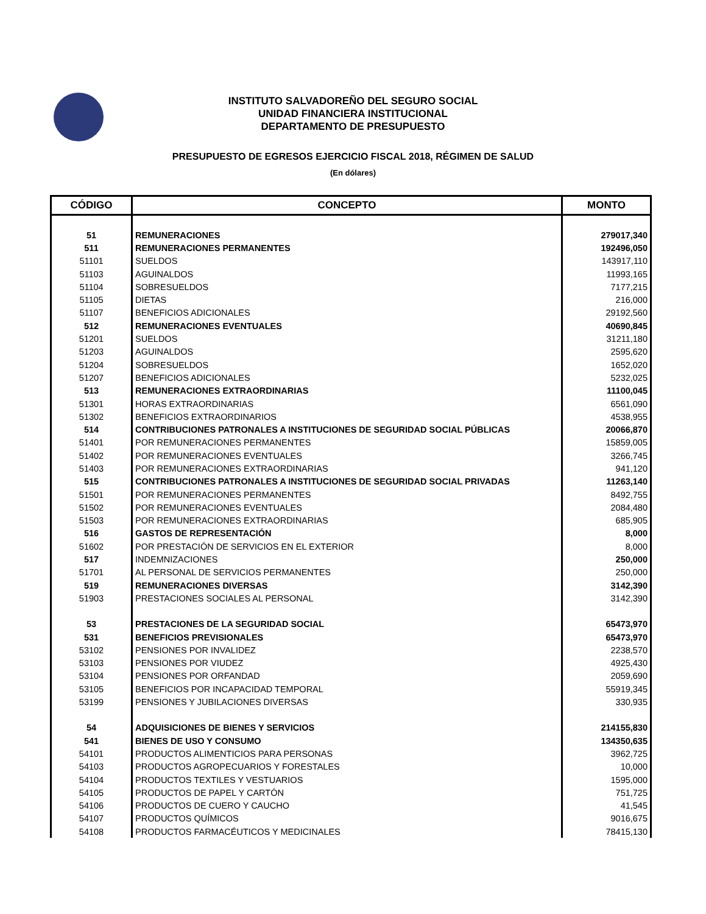INSTITUTO SALVADOREÑO DEL SEGURO SOCIAL
UNIDAD FINANCIERA INSTITUCIONAL
DEPARTAMENTO DE PRESUPUESTO
PRESUPUESTO DE EGRESOS EJERCICIO FISCAL 2018, RÉGIMEN DE SALUD
(En dólares)
| CÓDIGO | CONCEPTO | MONTO |
| --- | --- | --- |
| 51 | REMUNERACIONES | 279017,340 |
| 511 | REMUNERACIONES PERMANENTES | 192496,050 |
| 51101 | SUELDOS | 143917,110 |
| 51103 | AGUINALDOS | 11993,165 |
| 51104 | SOBRESUELDOS | 7177,215 |
| 51105 | DIETAS | 216,000 |
| 51107 | BENEFICIOS ADICIONALES | 29192,560 |
| 512 | REMUNERACIONES EVENTUALES | 40690,845 |
| 51201 | SUELDOS | 31211,180 |
| 51203 | AGUINALDOS | 2595,620 |
| 51204 | SOBRESUELDOS | 1652,020 |
| 51207 | BENEFICIOS ADICIONALES | 5232,025 |
| 513 | REMUNERACIONES EXTRAORDINARIAS | 11100,045 |
| 51301 | HORAS EXTRAORDINARIAS | 6561,090 |
| 51302 | BENEFICIOS EXTRAORDINARIOS | 4538,955 |
| 514 | CONTRIBUCIONES PATRONALES A INSTITUCIONES DE SEGURIDAD SOCIAL PÚBLICAS | 20066,870 |
| 51401 | POR REMUNERACIONES PERMANENTES | 15859,005 |
| 51402 | POR REMUNERACIONES EVENTUALES | 3266,745 |
| 51403 | POR REMUNERACIONES EXTRAORDINARIAS | 941,120 |
| 515 | CONTRIBUCIONES PATRONALES A INSTITUCIONES DE SEGURIDAD SOCIAL PRIVADAS | 11263,140 |
| 51501 | POR REMUNERACIONES PERMANENTES | 8492,755 |
| 51502 | POR REMUNERACIONES EVENTUALES | 2084,480 |
| 51503 | POR REMUNERACIONES EXTRAORDINARIAS | 685,905 |
| 516 | GASTOS DE REPRESENTACIÓN | 8,000 |
| 51602 | POR PRESTACIÓN DE SERVICIOS EN EL EXTERIOR | 8,000 |
| 517 | INDEMNIZACIONES | 250,000 |
| 51701 | AL PERSONAL DE SERVICIOS PERMANENTES | 250,000 |
| 519 | REMUNERACIONES DIVERSAS | 3142,390 |
| 51903 | PRESTACIONES SOCIALES AL PERSONAL | 3142,390 |
| 53 | PRESTACIONES DE LA SEGURIDAD SOCIAL | 65473,970 |
| 531 | BENEFICIOS PREVISIONALES | 65473,970 |
| 53102 | PENSIONES POR INVALIDEZ | 2238,570 |
| 53103 | PENSIONES POR VIUDEZ | 4925,430 |
| 53104 | PENSIONES POR ORFANDAD | 2059,690 |
| 53105 | BENEFICIOS POR INCAPACIDAD TEMPORAL | 55919,345 |
| 53199 | PENSIONES Y JUBILACIONES DIVERSAS | 330,935 |
| 54 | ADQUISICIONES DE BIENES Y SERVICIOS | 214155,830 |
| 541 | BIENES DE USO Y CONSUMO | 134350,635 |
| 54101 | PRODUCTOS ALIMENTICIOS PARA PERSONAS | 3962,725 |
| 54103 | PRODUCTOS AGROPECUARIOS Y FORESTALES | 10,000 |
| 54104 | PRODUCTOS TEXTILES Y VESTUARIOS | 1595,000 |
| 54105 | PRODUCTOS DE PAPEL Y CARTÓN | 751,725 |
| 54106 | PRODUCTOS DE CUERO Y CAUCHO | 41,545 |
| 54107 | PRODUCTOS QUÍMICOS | 9016,675 |
| 54108 | PRODUCTOS FARMACÉUTICOS Y MEDICINALES | 78415,130 |